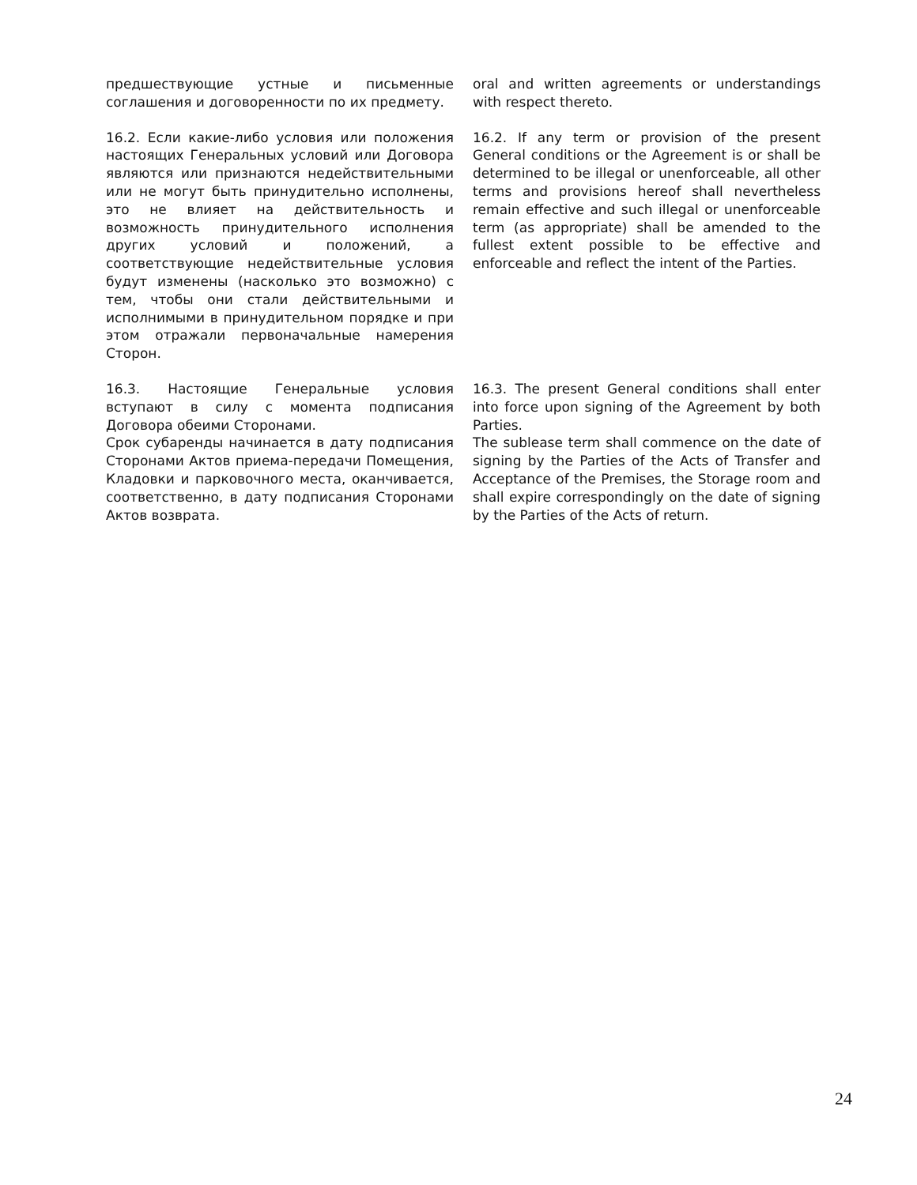| предшествующие устные и письменные соглашения и договоренности по их предмету. | oral and written agreements or understandings with respect thereto. |
| 16.2. Если какие-либо условия или положения настоящих Генеральных условий или Договора являются или признаются недействительными или не могут быть принудительно исполнены, это не влияет на действительность и возможность принудительного исполнения других условий и положений, а соответствующие недействительные условия будут изменены (насколько это возможно) с тем, чтобы они стали действительными и исполнимыми в принудительном порядке и при этом отражали первоначальные намерения Сторон. | 16.2. If any term or provision of the present General conditions or the Agreement is or shall be determined to be illegal or unenforceable, all other terms and provisions hereof shall nevertheless remain effective and such illegal or unenforceable term (as appropriate) shall be amended to the fullest extent possible to be effective and enforceable and reflect the intent of the Parties. |
| 16.3. Настоящие Генеральные условия вступают в силу с момента подписания Договора обеими Сторонами. Срок субаренды начинается в дату подписания Сторонами Актов приема-передачи Помещения, Кладовки и парковочного места, оканчивается, соответственно, в дату подписания Сторонами Актов возврата. | 16.3. The present General conditions shall enter into force upon signing of the Agreement by both Parties. The sublease term shall commence on the date of signing by the Parties of the Acts of Transfer and Acceptance of the Premises, the Storage room and shall expire correspondingly on the date of signing by the Parties of the Acts of return. |
24